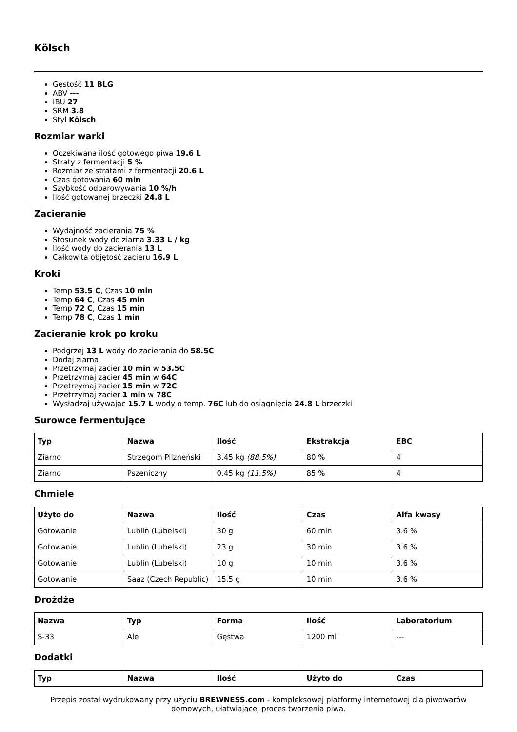Kölsch
Gęstość 11 BLG
ABV ---
IBU 27
SRM 3.8
Styl Kölsch
Rozmiar warki
Oczekiwana ilość gotowego piwa 19.6 L
Straty z fermentacji 5 %
Rozmiar ze stratami z fermentacji 20.6 L
Czas gotowania 60 min
Szybkość odparowywania 10 %/h
Ilość gotowanej brzeczki 24.8 L
Zacieranie
Wydajność zacierania 75 %
Stosunek wody do ziarna 3.33 L / kg
Ilość wody do zacierania 13 L
Całkowita objętość zacieru 16.9 L
Kroki
Temp 53.5 C, Czas 10 min
Temp 64 C, Czas 45 min
Temp 72 C, Czas 15 min
Temp 78 C, Czas 1 min
Zacieranie krok po kroku
Podgrzej 13 L wody do zacierania do 58.5C
Dodaj ziarna
Przetrzymaj zacier 10 min w 53.5C
Przetrzymaj zacier 45 min w 64C
Przetrzymaj zacier 15 min w 72C
Przetrzymaj zacier 1 min w 78C
Wysładzaj używając 15.7 L wody o temp. 76C lub do osiągnięcia 24.8 L brzeczki
Surowce fermentujące
| Typ | Nazwa | Ilość | Ekstrakcja | EBC |
| --- | --- | --- | --- | --- |
| Ziarno | Strzegom Pilzneński | 3.45 kg (88.5%) | 80 % | 4 |
| Ziarno | Pszeniczny | 0.45 kg (11.5%) | 85 % | 4 |
Chmiele
| Użyto do | Nazwa | Ilość | Czas | Alfa kwasy |
| --- | --- | --- | --- | --- |
| Gotowanie | Lublin (Lubelski) | 30 g | 60 min | 3.6 % |
| Gotowanie | Lublin (Lubelski) | 23 g | 30 min | 3.6 % |
| Gotowanie | Lublin (Lubelski) | 10 g | 10 min | 3.6 % |
| Gotowanie | Saaz (Czech Republic) | 15.5 g | 10 min | 3.6 % |
Drożdże
| Nazwa | Typ | Forma | Ilość | Laboratorium |
| --- | --- | --- | --- | --- |
| S-33 | Ale | Gęstwa | 1200 ml | --- |
Dodatki
| Typ | Nazwa | Ilość | Użyto do | Czas |
| --- | --- | --- | --- | --- |
Przepis został wydrukowany przy użyciu BREWNESS.com - kompleksowej platformy internetowej dla piwowarów domowych, ułatwiającej proces tworzenia piwa.